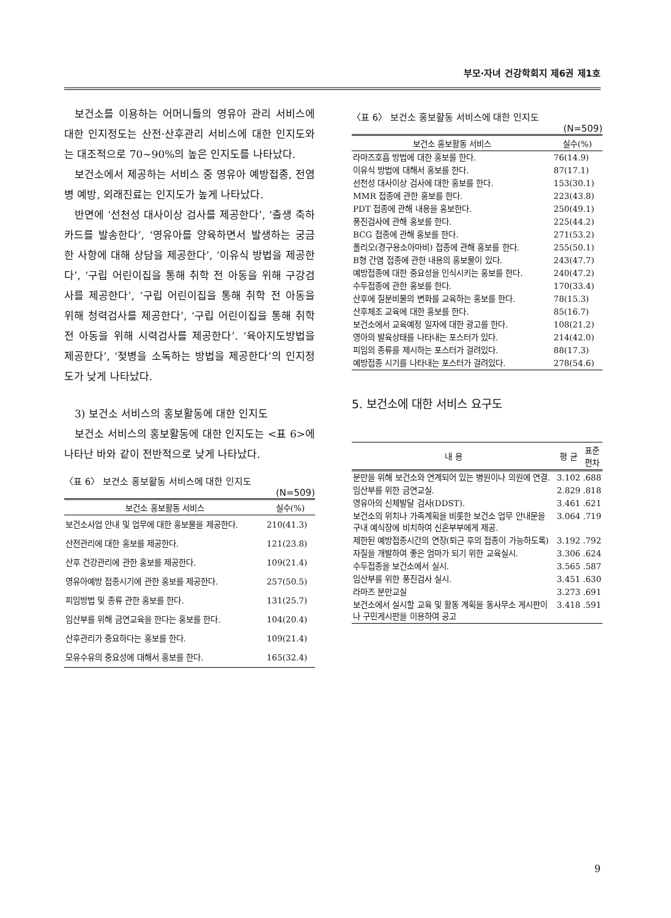부모·자녀 건강학회지 제6권 제1호
보건소를 이용하는 어머니들의 영유아 관리 서비스에 대한 인지정도는 산전·산후관리 서비스에 대한 인지도와는 대조적으로 70~90%의 높은 인지도를 나타났다.
보건소에서 제공하는 서비스 중 영유아 예방접종, 전염병 예방, 외래진료는 인지도가 높게 나타났다.
반면에 ‘선천성 대사이상 검사를 제공한다’, ‘출생 축하카드를 발송한다’, ‘영유아를 양육하면서 발생하는 궁금한 사항에 대해 상담을 제공한다’, ‘이유식 방법을 제공한다’, ‘구립 어린이집을 통해 취학 전 아동을 위해 구강검사를 제공한다’, ‘구립 어린이집을 통해 취학 전 아동을 위해 청력검사를 제공한다’, ‘구립 어린이집을 통해 취학 전 아동을 위해 시력검사를 제공한다’. ‘육아지도방법을 제공한다’, ‘젖병을 소독하는 방법을 제공한다’의 인지정도가 낮게 나타났다.
3) 보건소 서비스의 홍보활동에 대한 인지도
보건소 서비스의 홍보활동에 대한 인지도는 <표 6>에 나타난 바와 같이 전반적으로 낮게 나타났다.
〈표 6〉 보건소 홍보활동 서비스에 대한 인지도
(N=509)
| 보건소 홍보활동 서비스 | 실수(%) |
| --- | --- |
| 보건소사업 안내 및 업무에 대한 홍보물을 제공한다. | 210(41.3) |
| 산전관리에 대한 홍보를 제공한다. | 121(23.8) |
| 산후 건강관리에 관한 홍보를 제공한다. | 109(21.4) |
| 영유아예방 접종시기에 관한 홍보를 제공한다. | 257(50.5) |
| 피임방법 및 종류 관한 홍보를 한다. | 131(25.7) |
| 임산부를 위해 금연교육을 한다는 홍보를 한다. | 104(20.4) |
| 산후관리가 중요하다는 홍보를 한다. | 109(21.4) |
| 모유수유의 중요성에 대해서 홍보를 한다. | 165(32.4) |
〈표 6〉 보건소 홍보활동 서비스에 대한 인지도
(N=509)
| 보건소 홍보활동 서비스 | 실수(%) |
| --- | --- |
| 라마즈호흡 방법에 대한 홍보를 한다. | 76(14.9) |
| 이유식 방법에 대해서 홍보를 한다. | 87(17.1) |
| 선천성 대사이상 검사에 대한 홍보를 한다. | 153(30.1) |
| MMR 접종에 관한 홍보를 한다. | 223(43.8) |
| PDT 접종에 관해 내용을 홍보한다. | 250(49.1) |
| 풍진검사에 관해 홍보를 한다. | 225(44.2) |
| BCG 접종에 관해 홍보를 한다. | 271(53.2) |
| 폴리오(경구용소아마비) 접종에 관해 홍보를 한다. | 255(50.1) |
| B형 간염 접종에 관한 내용의 홍보물이 있다. | 243(47.7) |
| 예방접종에 대한 중요성을 인식시키는 홍보를 한다. | 240(47.2) |
| 수두접종에 관한 홍보를 한다. | 170(33.4) |
| 산후에 질분비물의 변화를 교육하는 홍보를 한다. | 78(15.3) |
| 산후체조 교육에 대한 홍보를 한다. | 85(16.7) |
| 보건소에서 교육예정 일자에 대한 광고를 한다. | 108(21.2) |
| 영아의 발육상태를 나타내는 포스터가 있다. | 214(42.0) |
| 피임의 종류를 제시하는 포스터가 걸려있다. | 88(17.3) |
| 예방접종 시기를 나타내는 포스터가 걸려있다. | 278(54.6) |
5. 보건소에 대한 서비스 요구도
| 내 용 | 평 균 | 표준 편차 |
| --- | --- | --- |
| 분만을 위해 보건소와 연계되어 있는 병원이나 의원에 연결. | 3.102 | .688 |
| 임산부를 위한 금연교실. | 2.829 | .818 |
| 영유아의 신체발달 검사(DDST). | 3.461 | .621 |
| 보건소의 위치나 가족계획을 비롯한 보건소 업무 안내문을 구내 예식장에 비치하여 신혼부부에게 제공. | 3.064 | .719 |
| 제한된 예방접종시간의 연장(퇴근 후의 접종이 가능하도록) | 3.192 | .792 |
| 자질을 개발하여 좋은 엄마가 되기 위한 교육실시. | 3.306 | .624 |
| 수두접종을 보건소에서 실시. | 3.565 | .587 |
| 임산부를 위한 풍진검사 실시. | 3.451 | .630 |
| 라마즈 분만교실 | 3.273 | .691 |
| 보건소에서 실시할 교육 및 활동 계획을 동사무소 게시판이나 구민게시판을 이용하여 공고 | 3.418 | .591 |
9